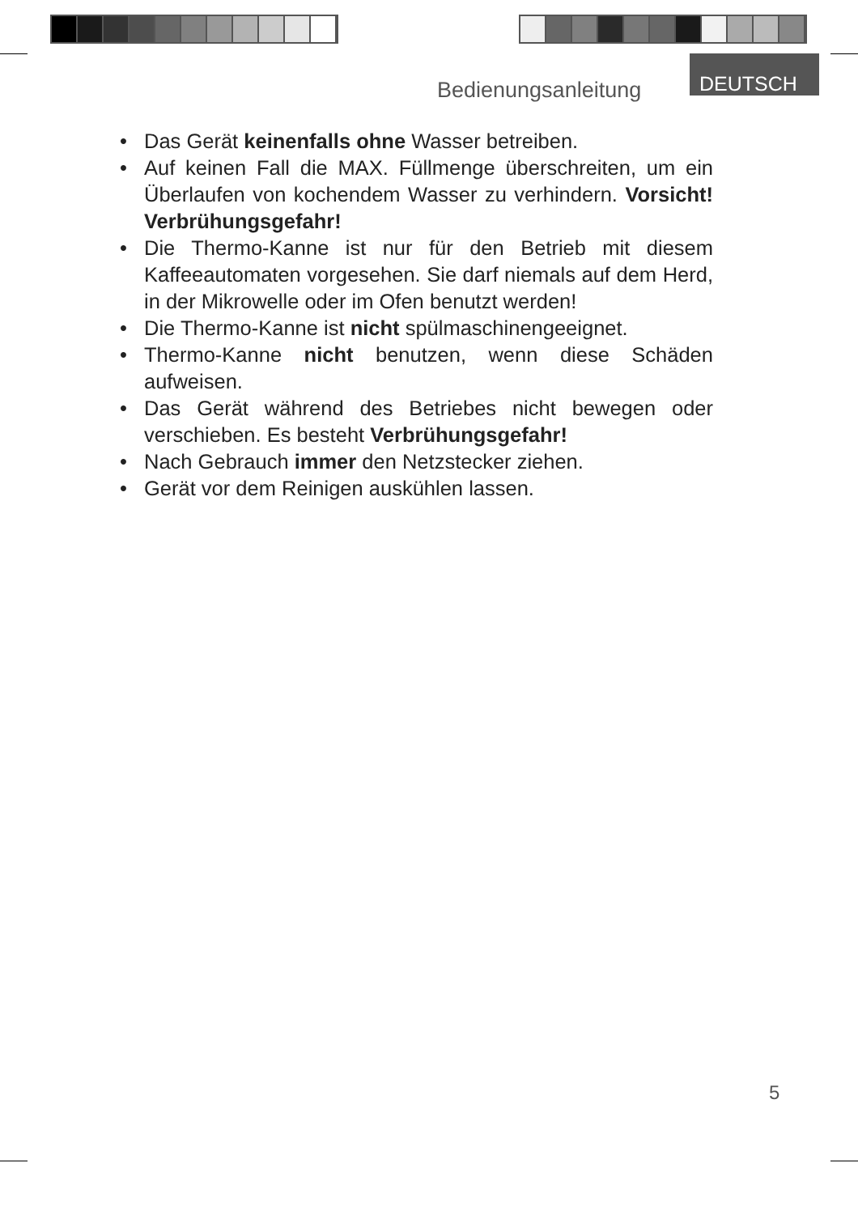Bedienungsanleitung
DEUTSCH
• Das Gerät keinenfalls ohne Wasser betreiben.
• Auf keinen Fall die MAX. Füllmenge überschreiten, um ein Überlaufen von kochendem Wasser zu verhindern. Vorsicht! Verbrühungsgefahr!
• Die Thermo-Kanne ist nur für den Betrieb mit diesem Kaffeeautomaten vorgesehen. Sie darf niemals auf dem Herd, in der Mikrowelle oder im Ofen benutzt werden!
• Die Thermo-Kanne ist nicht spülmaschinengeeignet.
• Thermo-Kanne nicht benutzen, wenn diese Schäden aufweisen.
• Das Gerät während des Betriebes nicht bewegen oder verschieben. Es besteht Verbrühungsgefahr!
• Nach Gebrauch immer den Netzstecker ziehen.
• Gerät vor dem Reinigen auskühlen lassen.
5